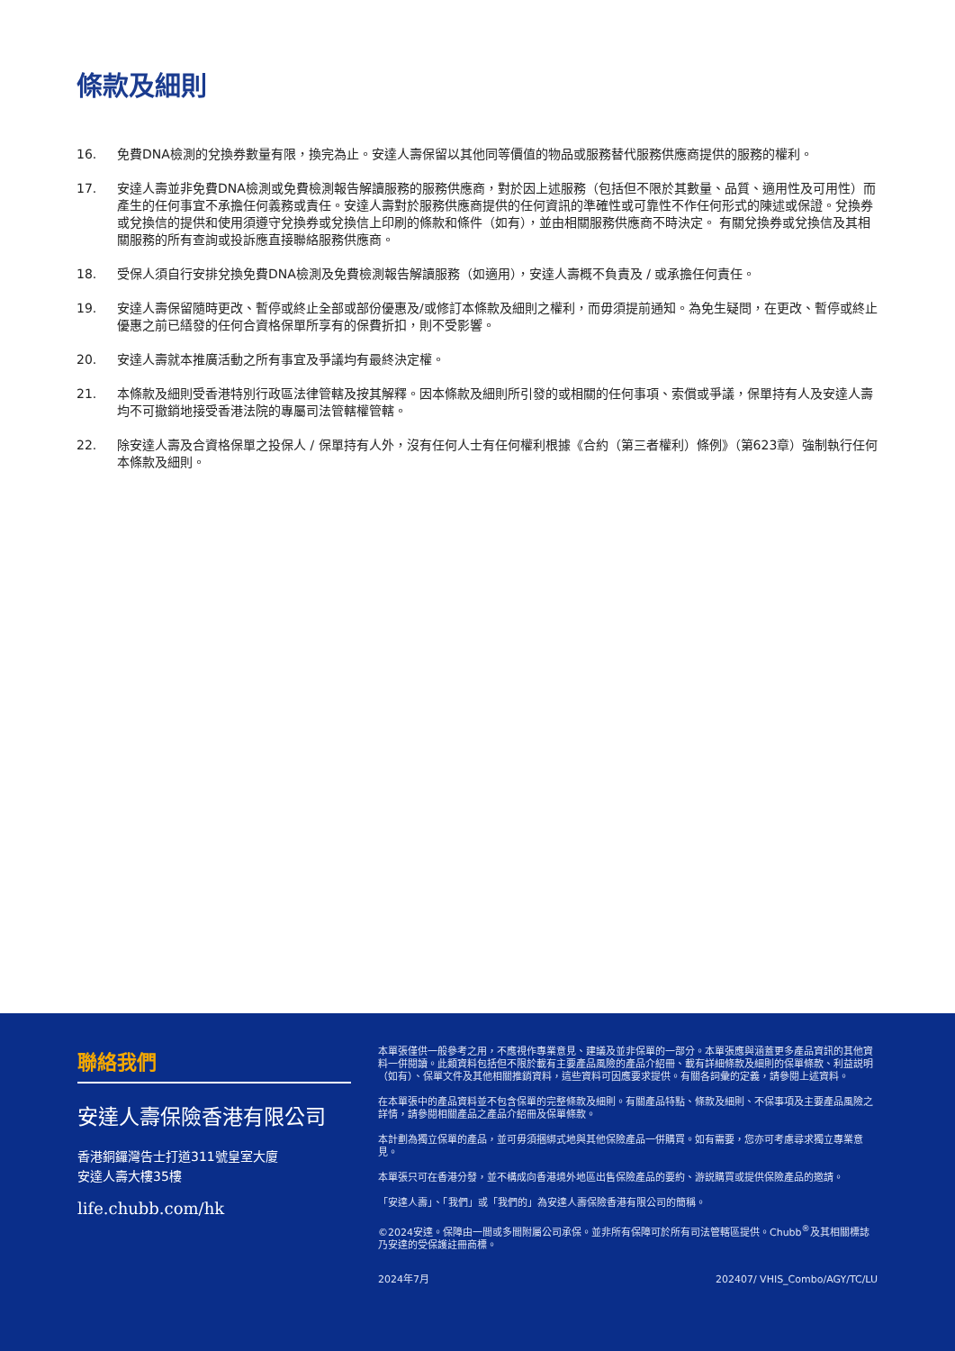條款及細則
16. 免費DNA檢測的兌換券數量有限，換完為止。安達人壽保留以其他同等價值的物品或服務替代服務供應商提供的服務的權利。
17. 安達人壽並非免費DNA檢測或免費檢測報告解讀服務的服務供應商，對於因上述服務（包括但不限於其數量、品質、適用性及可用性）而產生的任何事宜不承擔任何義務或責任。安達人壽對於服務供應商提供的任何資訊的準確性或可靠性不作任何形式的陳述或保證。兌換券或兌換信的提供和使用須遵守兌換券或兌換信上印刷的條款和條件（如有），並由相關服務供應商不時決定。 有關兌換券或兌換信及其相關服務的所有查詢或投訴應直接聯絡服務供應商。
18. 受保人須自行安排兌換免費DNA檢測及免費檢測報告解讀服務（如適用），安達人壽概不負責及 / 或承擔任何責任。
19. 安達人壽保留隨時更改、暫停或終止全部或部份優惠及/或修訂本條款及細則之權利，而毋須提前通知。為免生疑問，在更改、暫停或終止優惠之前已繕發的任何合資格保單所享有的保費折扣，則不受影響。
20. 安達人壽就本推廣活動之所有事宜及爭議均有最終決定權。
21. 本條款及細則受香港特別行政區法律管轄及按其解釋。因本條款及細則所引發的或相關的任何事項、索償或爭議，保單持有人及安達人壽均不可撤銷地接受香港法院的專屬司法管轄權管轄。
22. 除安達人壽及合資格保單之投保人 / 保單持有人外，沒有任何人士有任何權利根據《合約（第三者權利）條例》（第623章）強制執行任何本條款及細則。
聯絡我們
安達人壽保險香港有限公司
香港銅鑼灣告士打道311號皇室大廈
安達人壽大樓35樓
life.chubb.com/hk
本單張僅供一般參考之用，不應視作專業意見、建議及並非保單的一部分。本單張應與涵蓋更多產品資訊的其他資料一併閱讀。此類資料包括但不限於載有主要產品風險的產品介紹冊、載有詳細條款及細則的保單條款、利益説明（如有）、保單文件及其他相關推銷資料，這些資料可因應要求提供。有關各詞彙的定義，請參閱上述資料。
在本單張中的產品資料並不包含保單的完整條款及細則。有關產品特點、條款及細則、不保事項及主要產品風險之詳情，請參閱相關產品之產品介紹冊及保單條款。
本計劃為獨立保單的產品，並可毋須捆綁式地與其他保險產品一併購買。如有需要，您亦可考慮尋求獨立專業意見。
本單張只可在香港分發，並不構成向香港境外地區出售保險產品的要約、游説購買或提供保險產品的邀請。
「安達人壽」、「我們」或「我們的」為安達人壽保險香港有限公司的簡稱。
©2024安達。保障由一間或多間附屬公司承保。並非所有保障可於所有司法管轄區提供。Chubb<sup>®</sup>及其相關標誌乃安達的受保護註冊商標。
2024年7月 202407/ VHIS_Combo/AGY/TC/LU